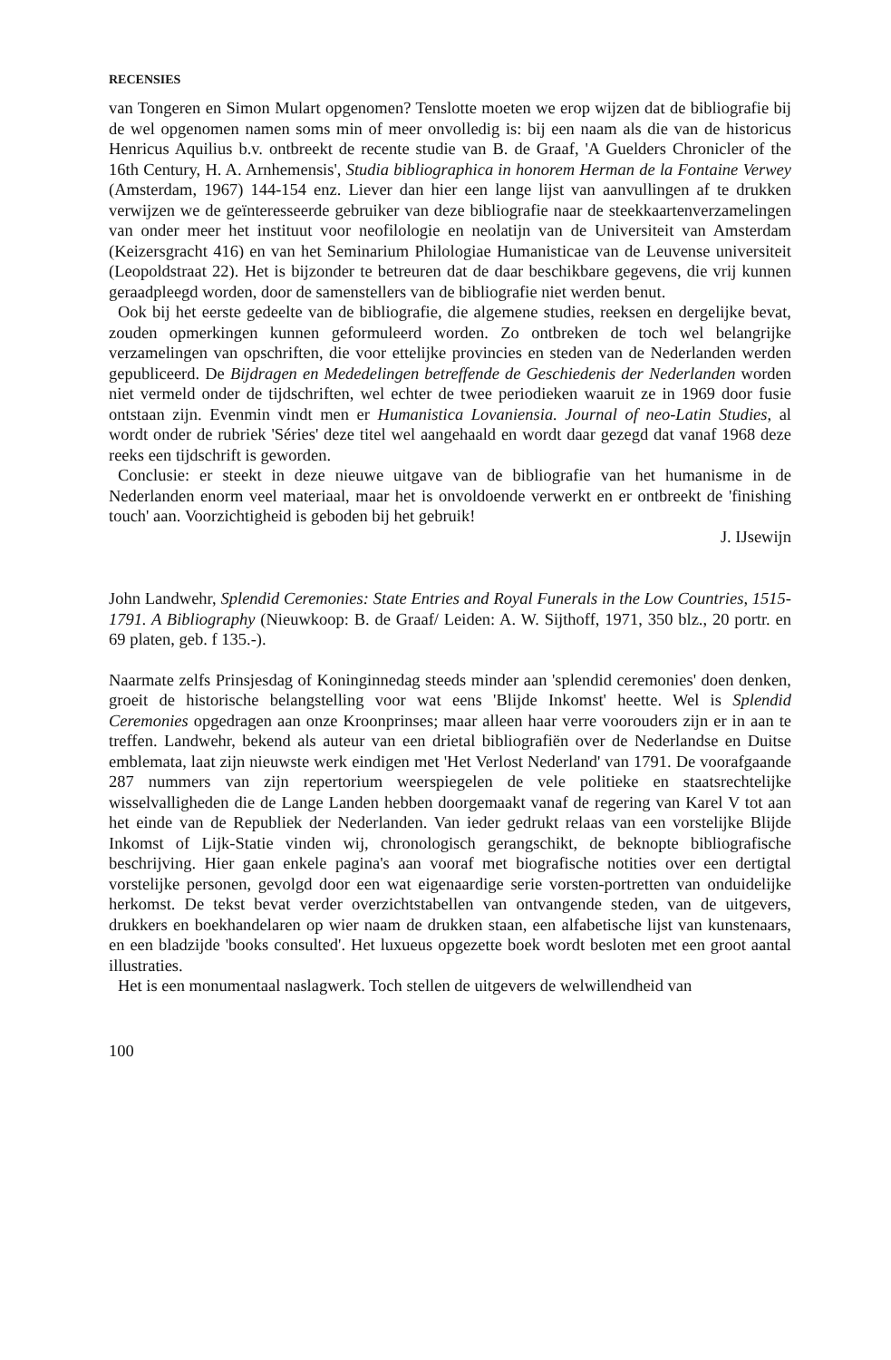RECENSIES
van Tongeren en Simon Mulart opgenomen? Tenslotte moeten we erop wijzen dat de bibliografie bij de wel opgenomen namen soms min of meer onvolledig is: bij een naam als die van de historicus Henricus Aquilius b.v. ontbreekt de recente studie van B. de Graaf, 'A Guelders Chronicler of the 16th Century, H. A. Arnhemensis', Studia bibliographica in honorem Herman de la Fontaine Verwey (Amsterdam, 1967) 144-154 enz. Liever dan hier een lange lijst van aanvullingen af te drukken verwijzen we de geïnteresseerde gebruiker van deze bibliografie naar de steekkaartenverzamelingen van onder meer het instituut voor neofilologie en neolatijn van de Universiteit van Amsterdam (Keizersgracht 416) en van het Seminarium Philologiae Humanisticae van de Leuvense universiteit (Leopoldstraat 22). Het is bijzonder te betreuren dat de daar beschikbare gegevens, die vrij kunnen geraadpleegd worden, door de samenstellers van de bibliografie niet werden benut.
Ook bij het eerste gedeelte van de bibliografie, die algemene studies, reeksen en dergelijke bevat, zouden opmerkingen kunnen geformuleerd worden. Zo ontbreken de toch wel belangrijke verzamelingen van opschriften, die voor ettelijke provincies en steden van de Nederlanden werden gepubliceerd. De Bijdragen en Mededelingen betreffende de Geschiedenis der Nederlanden worden niet vermeld onder de tijdschriften, wel echter de twee periodieken waaruit ze in 1969 door fusie ontstaan zijn. Evenmin vindt men er Humanistica Lovaniensia. Journal of neo-Latin Studies, al wordt onder de rubriek 'Séries' deze titel wel aangehaald en wordt daar gezegd dat vanaf 1968 deze reeks een tijdschrift is geworden.
Conclusie: er steekt in deze nieuwe uitgave van de bibliografie van het humanisme in de Nederlanden enorm veel materiaal, maar het is onvoldoende verwerkt en er ontbreekt de 'finishing touch' aan. Voorzichtigheid is geboden bij het gebruik!
J. IJsewijn
John Landwehr, Splendid Ceremonies: State Entries and Royal Funerals in the Low Countries, 1515-1791. A Bibliography (Nieuwkoop: B. de Graaf/ Leiden: A. W. Sijthoff, 1971, 350 blz., 20 portr. en 69 platen, geb. f 135.-).
Naarmate zelfs Prinsjesdag of Koninginnedag steeds minder aan 'splendid ceremonies' doen denken, groeit de historische belangstelling voor wat eens 'Blijde Inkomst' heette. Wel is Splendid Ceremonies opgedragen aan onze Kroonprinses; maar alleen haar verre voorouders zijn er in aan te treffen. Landwehr, bekend als auteur van een drietal bibliografiën over de Nederlandse en Duitse emblemata, laat zijn nieuwste werk eindigen met 'Het Verlost Nederland' van 1791. De voorafgaande 287 nummers van zijn repertorium weerspiegelen de vele politieke en staatsrechtelijke wisselvalligheden die de Lange Landen hebben doorgemaakt vanaf de regering van Karel V tot aan het einde van de Republiek der Nederlanden. Van ieder gedrukt relaas van een vorstelijke Blijde Inkomst of Lijk-Statie vinden wij, chronologisch gerangschikt, de beknopte bibliografische beschrijving. Hier gaan enkele pagina's aan vooraf met biografische notities over een dertigtal vorstelijke personen, gevolgd door een wat eigenaardige serie vorsten-portretten van onduidelijke herkomst. De tekst bevat verder overzichtstabellen van ontvangende steden, van de uitgevers, drukkers en boekhandelaren op wier naam de drukken staan, een alfabetische lijst van kunstenaars, en een bladzijde 'books consulted'. Het luxueus opgezette boek wordt besloten met een groot aantal illustraties.
Het is een monumentaal naslagwerk. Toch stellen de uitgevers de welwillendheid van
100